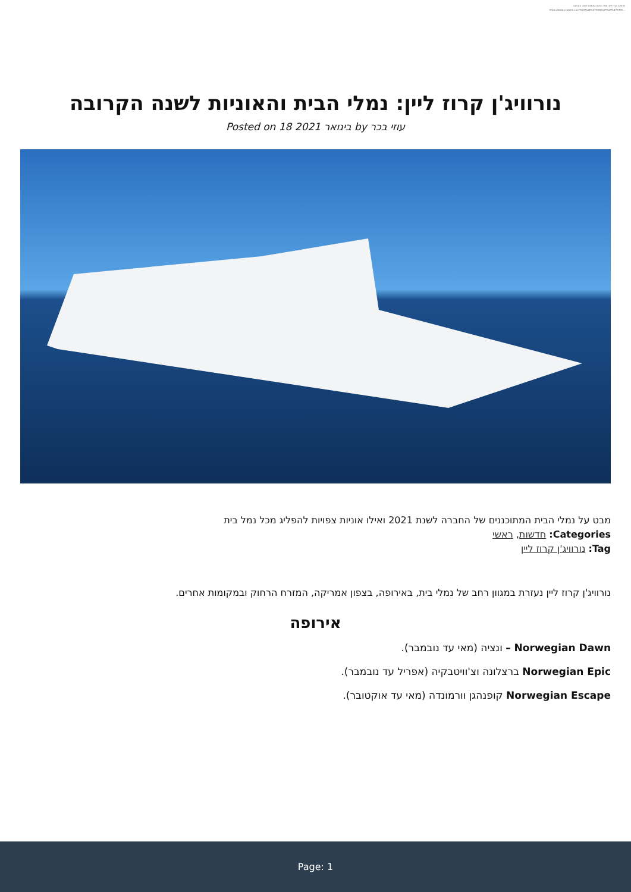נורוויג'ן קרוז ליין: נמלי הבית והאוניות לשנה הקרובה
https://www.cruisein.co.il/%d7%a8%d7%90%d7%a9%d7%99/...
נורוויג'ן קרוז ליין: נמלי הבית והאוניות לשנה הקרובה
Posted on 18 בינואר 2021 by עוזי בכר
מבט על נמלי הבית המתוכננים של החברה לשנת 2021 ואילו אוניות צפויות להפליג מכל נמל בית
Categories: חדשות, ראשי
Tag: נורוויג'ן קרוז ליין
נורוויג'ן קרוז ליין נעזרת במגוון רחב של נמלי בית, באירופה, בצפון אמריקה, המזרח הרחוק ובמקומות אחרים.
אירופה
Norwegian Dawn – ונציה (מאי עד נובמבר).
Norwegian Epic ברצלונה וצ'וויטבקיה (אפריל עד נובמבר).
Norwegian Escape קופנהגן וורמונדה (מאי עד אוקטובר).
Page: 1